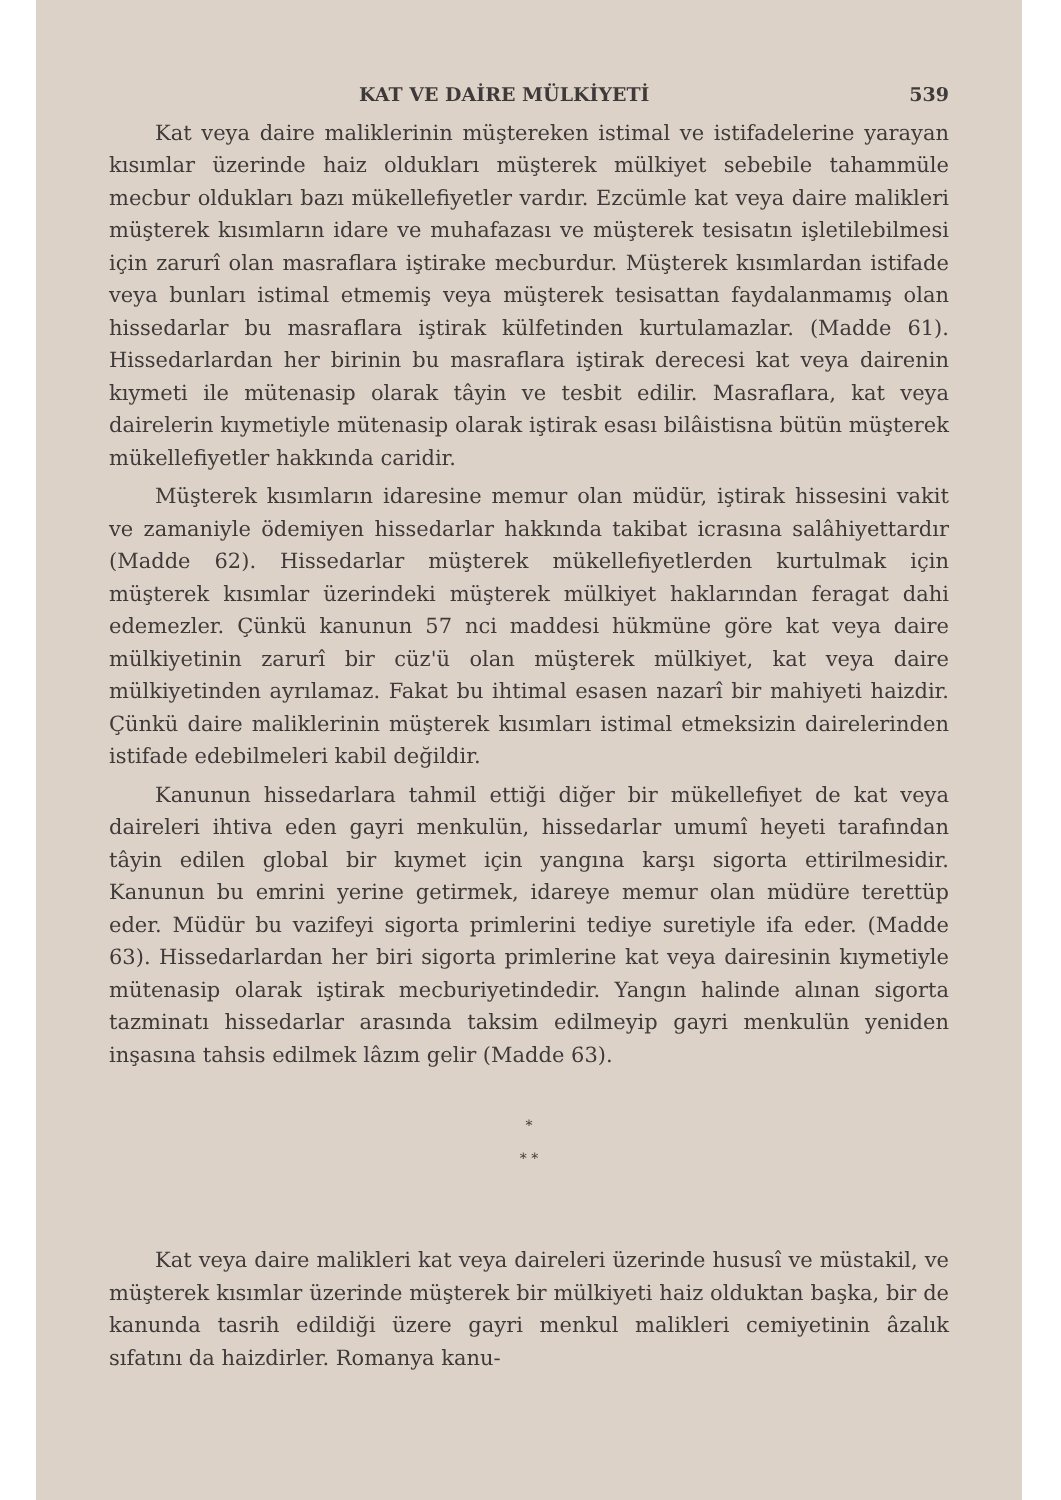KAT VE DAİRE MÜLKİYETİ 539
Kat veya daire maliklerinin müştereken istimal ve istifadelerine yarayan kısımlar üzerinde haiz oldukları müşterek mülkiyet sebebile tahammüle mecbur oldukları bazı mükellefiyetler vardır. Ezcümle kat veya daire malikleri müşterek kısımların idare ve muhafazası ve müşterek tesisatın işletilebilmesi için zarurî olan masraflara iştirake mecburdur. Müşterek kısımlardan istifade veya bunları istimal etmemiş veya müşterek tesisattan faydalanmamış olan hissedarlar bu masraflara iştirak külfetinden kurtulamazlar. (Madde 61). Hissedarlardan her birinin bu masraflara iştirak derecesi kat veya dairenin kıymeti ile mütenasip olarak tâyin ve tesbit edilir. Masraflara, kat veya dairelerin kıymetiyle mütenasip olarak iştirak esası bilâistisna bütün müşterek mükellefiyetler hakkında caridir.
Müşterek kısımların idaresine memur olan müdür, iştirak hissesini vakit ve zamaniyle ödemiyen hissedarlar hakkında takibat icrasına salâhiyettardır (Madde 62). Hissedarlar müşterek mükellefiyetlerden kurtulmak için müşterek kısımlar üzerindeki müşterek mülkiyet haklarından feragat dahi edemezler. Çünkü kanunun 57 nci maddesi hükmüne göre kat veya daire mülkiyetinin zarurî bir cüz'ü olan müşterek mülkiyet, kat veya daire mülkiyetinden ayrılamaz. Fakat bu ihtimal esasen nazarî bir mahiyeti haizdir. Çünkü daire maliklerinin müşterek kısımları istimal etmeksizin dairelerinden istifade edebilmeleri kabil değildir.
Kanunun hissedarlara tahmil ettiği diğer bir mükellefiyet de kat veya daireleri ihtiva eden gayri menkulün, hissedarlar umumî heyeti tarafından tâyin edilen global bir kıymet için yangına karşı sigorta ettirilmesidir. Kanunun bu emrini yerine getirmek, idareye memur olan müdüre terettüp eder. Müdür bu vazifeyi sigorta primlerini tediye suretiyle ifa eder. (Madde 63). Hissedarlardan her biri sigorta primlerine kat veya dairesinin kıymetiyle mütenasip olarak iştirak mecburiyetindedir. Yangın halinde alınan sigorta tazminatı hissedarlar arasında taksim edilmeyip gayri menkulün yeniden inşasına tahsis edilmek lâzım gelir (Madde 63).
*
* *
Kat veya daire malikleri kat veya daireleri üzerinde hususî ve müstakil, ve müşterek kısımlar üzerinde müşterek bir mülkiyeti haiz olduktan başka, bir de kanunda tasrih edildiği üzere gayri menkul malikleri cemiyetinin âzalık sıfatını da haizdirler. Romanya kanu-